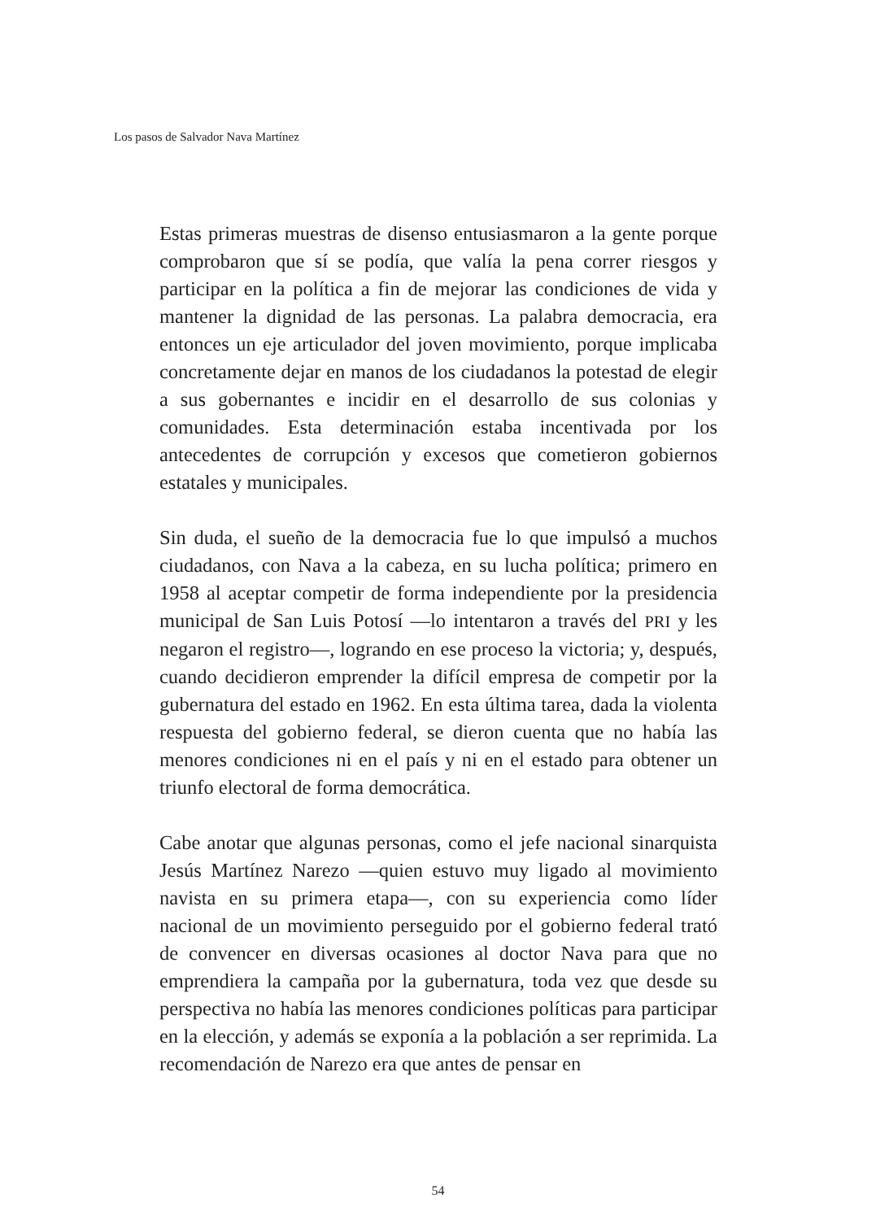Los pasos de Salvador Nava Martínez
Estas primeras muestras de disenso entusiasmaron a la gente porque comprobaron que sí se podía, que valía la pena correr riesgos y participar en la política a fin de mejorar las condiciones de vida y mantener la dignidad de las personas. La palabra democracia, era entonces un eje articulador del joven movimiento, porque implicaba concretamente dejar en manos de los ciudadanos la potestad de elegir a sus gobernantes e incidir en el desarrollo de sus colonias y comunidades. Esta determinación estaba incentivada por los antecedentes de corrupción y excesos que cometieron gobiernos estatales y municipales.
Sin duda, el sueño de la democracia fue lo que impulsó a muchos ciudadanos, con Nava a la cabeza, en su lucha política; primero en 1958 al aceptar competir de forma independiente por la presidencia municipal de San Luis Potosí —lo intentaron a través del PRI y les negaron el registro—, logrando en ese proceso la victoria; y, después, cuando decidieron emprender la difícil empresa de competir por la gubernatura del estado en 1962. En esta última tarea, dada la violenta respuesta del gobierno federal, se dieron cuenta que no había las menores condiciones ni en el país y ni en el estado para obtener un triunfo electoral de forma democrática.
Cabe anotar que algunas personas, como el jefe nacional sinarquista Jesús Martínez Narezo —quien estuvo muy ligado al movimiento navista en su primera etapa—, con su experiencia como líder nacional de un movimiento perseguido por el gobierno federal trató de convencer en diversas ocasiones al doctor Nava para que no emprendiera la campaña por la gubernatura, toda vez que desde su perspectiva no había las menores condiciones políticas para participar en la elección, y además se exponía a la población a ser reprimida. La recomendación de Narezo era que antes de pensar en
54